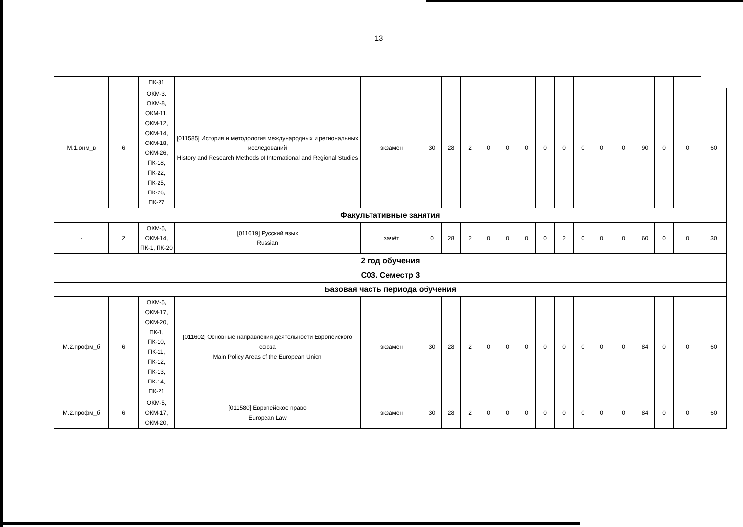13
| | | ПК-31 | | | | | | | | | | | | | | | | | |
| М.1.онм_в | 6 | ОКМ-3, ОКМ-8, ОКМ-11, ОКМ-12, ОКМ-14, ОКМ-18, ОКМ-26, ПК-18, ПК-22, ПК-25, ПК-26, ПК-27 | [011585] История и методология международных и региональных исследований History and Research Methods of International and Regional Studies | экзамен | 30 | 28 | 2 | 0 | 0 | 0 | 0 | 0 | 0 | 0 | 0 | 90 | 0 | 0 | 60 |
| Факультативные занятия | | | | | | | | | | | | | | | | | | | |
| - | 2 | ОКМ-5, ОКМ-14, ПК-1, ПК-20 | [011619] Русский язык Russian | зачёт | 0 | 28 | 2 | 0 | 0 | 0 | 0 | 2 | 0 | 0 | 0 | 60 | 0 | 0 | 30 |
| 2 год обучения | | | | | | | | | | | | | | | | | | | |
| С03. Семестр 3 | | | | | | | | | | | | | | | | | | | |
| Базовая часть периода обучения | | | | | | | | | | | | | | | | | | | |
| М.2.профм_б | 6 | ОКМ-5, ОКМ-17, ОКМ-20, ПК-1, ПК-10, ПК-11, ПК-12, ПК-13, ПК-14, ПК-21 | [011602] Основные направления деятельности Европейского союза Main Policy Areas of the European Union | экзамен | 30 | 28 | 2 | 0 | 0 | 0 | 0 | 0 | 0 | 0 | 0 | 84 | 0 | 0 | 60 |
| М.2.профм_б | 6 | ОКМ-5, ОКМ-17, ОКМ-20, | [011580] Европейское право European Law | экзамен | 30 | 28 | 2 | 0 | 0 | 0 | 0 | 0 | 0 | 0 | 0 | 84 | 0 | 0 | 60 |